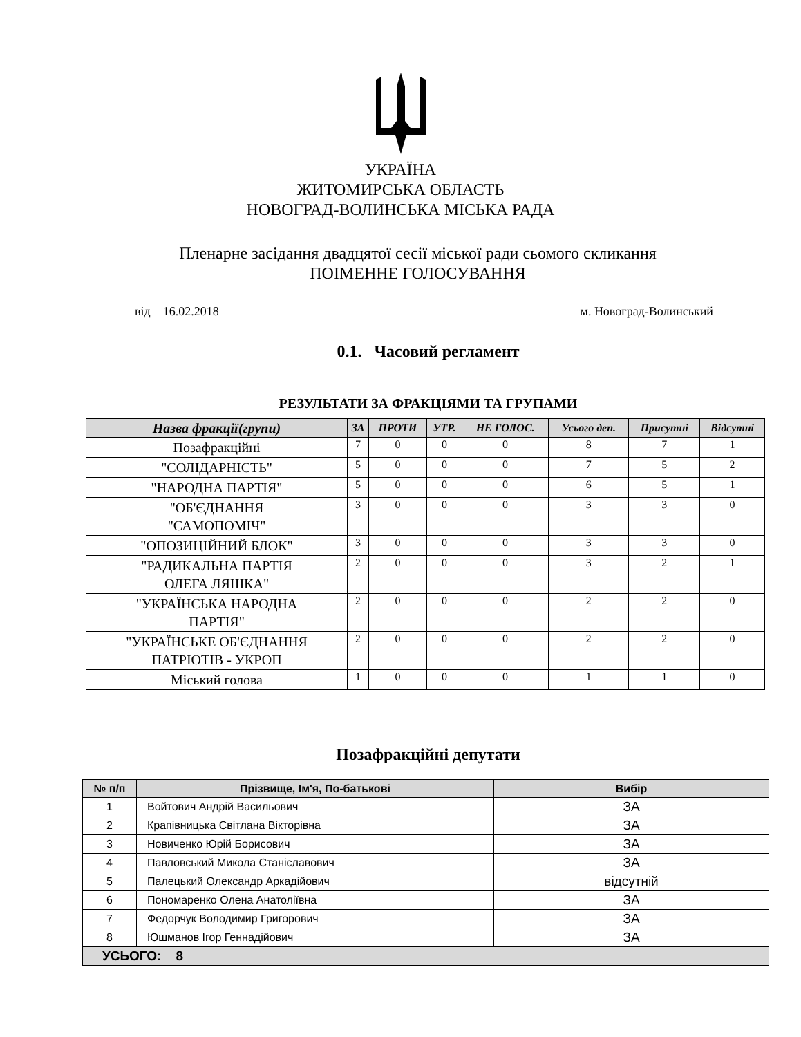УКРАЇНА
ЖИТОМИРСЬКА ОБЛАСТЬ
НОВОГРАД-ВОЛИНСЬКА МІСЬКА РАДА
Пленарне засідання двадцятої сесії міської ради сьомого скликання
ПОІМЕННЕ ГОЛОСУВАННЯ
від 16.02.2018 м. Новоград-Волинський
0.1. Часовий регламент
РЕЗУЛЬТАТИ ЗА ФРАКЦІЯМИ ТА ГРУПАМИ
| Назва фракції(групи) | ЗА | ПРОТИ | УТР. | НЕ ГОЛОС. | Усього деп. | Присутні | Відсутні |
| --- | --- | --- | --- | --- | --- | --- | --- |
| Позафракційні | 7 | 0 | 0 | 0 | 8 | 7 | 1 |
| "СОЛІДАРНІСТЬ" | 5 | 0 | 0 | 0 | 7 | 5 | 2 |
| "НАРОДНА ПАРТІЯ" | 5 | 0 | 0 | 0 | 6 | 5 | 1 |
| "ОБ'ЄДНАННЯ "САМОПОМІЧ" | 3 | 0 | 0 | 0 | 3 | 3 | 0 |
| "ОПОЗИЦІЙНИЙ БЛОК" | 3 | 0 | 0 | 0 | 3 | 3 | 0 |
| "РАДИКАЛЬНА ПАРТІЯ ОЛЕГА ЛЯШКА" | 2 | 0 | 0 | 0 | 3 | 2 | 1 |
| "УКРАЇНСЬКА НАРОДНА ПАРТІЯ" | 2 | 0 | 0 | 0 | 2 | 2 | 0 |
| "УКРАЇНСЬКЕ ОБ'ЄДНАННЯ ПАТРІОТІВ - УКРОП | 2 | 0 | 0 | 0 | 2 | 2 | 0 |
| Міський голова | 1 | 0 | 0 | 0 | 1 | 1 | 0 |
Позафракційні депутати
| № п/п | Прізвище, Ім'я, По-батькові | Вибір |
| --- | --- | --- |
| 1 | Войтович Андрій Васильович | ЗА |
| 2 | Крапівницька Світлана Вікторівна | ЗА |
| 3 | Новиченко Юрій Борисович | ЗА |
| 4 | Павловський Микола Станіславович | ЗА |
| 5 | Палецький Олександр Аркадійович | відсутній |
| 6 | Пономаренко Олена Анатоліївна | ЗА |
| 7 | Федорчук Володимир Григорович | ЗА |
| 8 | Юшманов Ігор Геннадійович | ЗА |
| УСЬОГО: 8 | | |